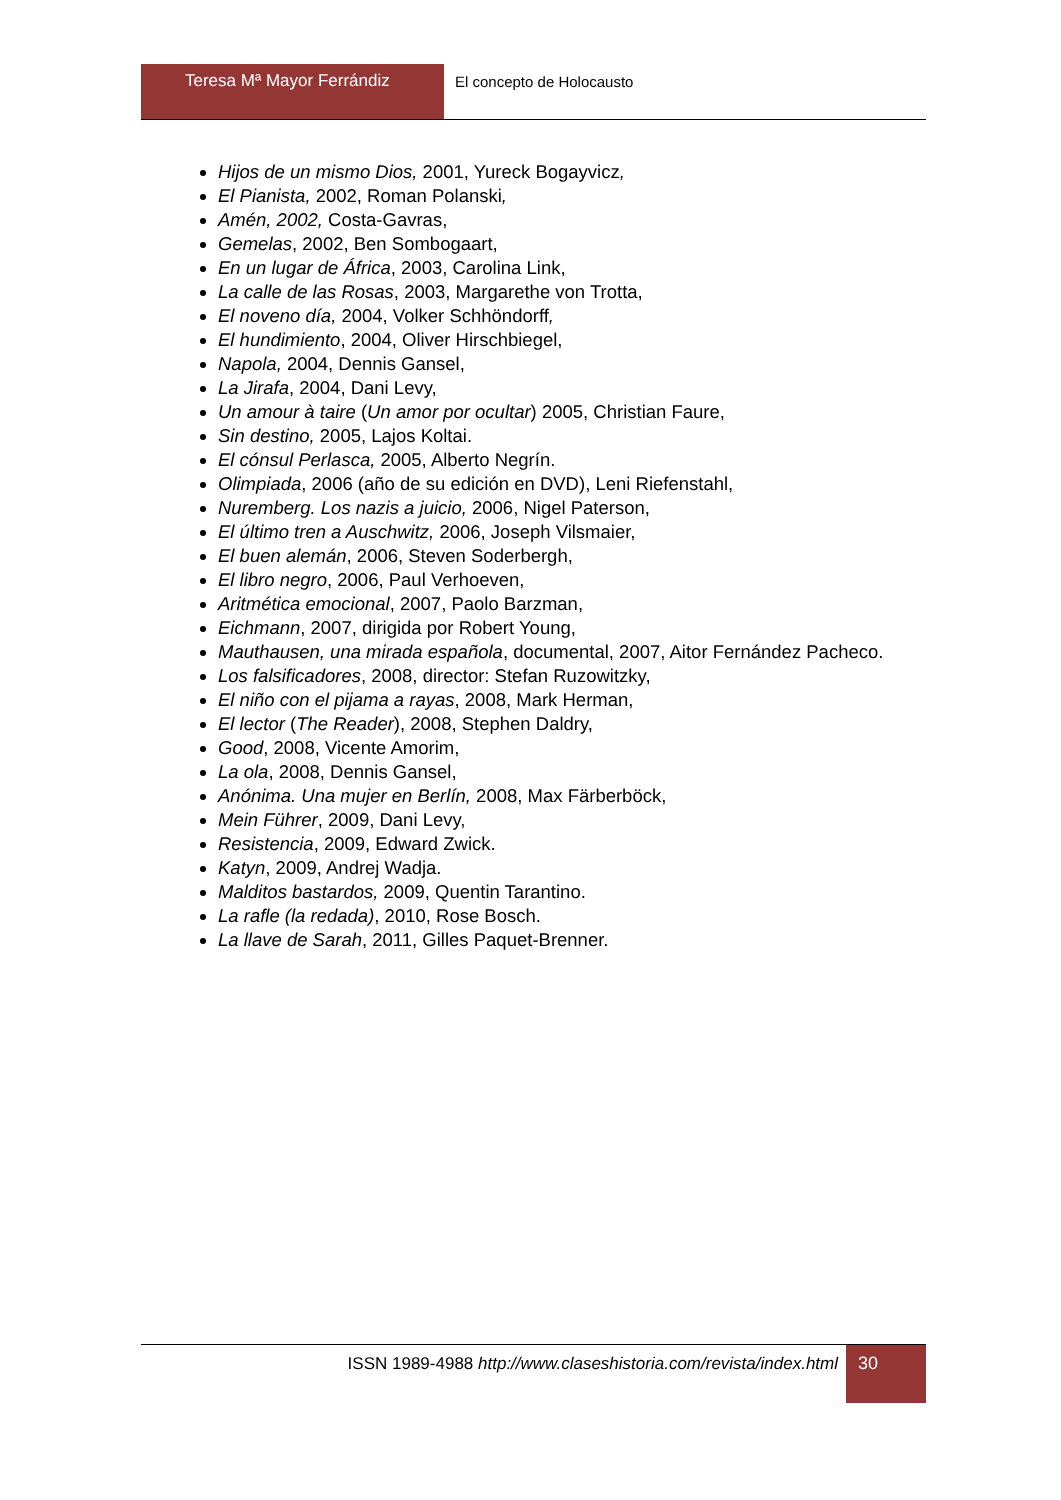Teresa Mª Mayor Ferrándiz El concepto de Holocausto
Hijos de un mismo Dios, 2001, Yureck Bogayvicz,
El Pianista, 2002, Roman Polanski,
Amén, 2002, Costa-Gavras,
Gemelas, 2002, Ben Sombogaart,
En un lugar de África, 2003, Carolina Link,
La calle de las Rosas, 2003, Margarethe von Trotta,
El noveno día, 2004, Volker Schhöndorff,
El hundimiento, 2004, Oliver Hirschbiegel,
Napola, 2004, Dennis Gansel,
La Jirafa, 2004, Dani Levy,
Un amour à taire (Un amor por ocultar) 2005, Christian Faure,
Sin destino, 2005, Lajos Koltai.
El cónsul Perlasca, 2005, Alberto Negrín.
Olimpiada, 2006 (año de su edición en DVD), Leni Riefenstahl,
Nuremberg. Los nazis a juicio, 2006, Nigel Paterson,
El último tren a Auschwitz, 2006, Joseph Vilsmaier,
El buen alemán, 2006, Steven Soderbergh,
El libro negro, 2006, Paul Verhoeven,
Aritmética emocional, 2007, Paolo Barzman,
Eichmann, 2007, dirigida por Robert Young,
Mauthausen, una mirada española, documental, 2007, Aitor Fernández Pacheco.
Los falsificadores, 2008, director: Stefan Ruzowitzky,
El niño con el pijama a rayas, 2008, Mark Herman,
El lector (The Reader), 2008, Stephen Daldry,
Good, 2008, Vicente Amorim,
La ola, 2008, Dennis Gansel,
Anónima. Una mujer en Berlín, 2008, Max Färberböck,
Mein Führer, 2009, Dani Levy,
Resistencia, 2009, Edward Zwick.
Katyn, 2009, Andrej Wadja.
Malditos bastardos, 2009, Quentin Tarantino.
La rafle (la redada), 2010, Rose Bosch.
La llave de Sarah, 2011, Gilles Paquet-Brenner.
ISSN 1989-4988 http://www.claseshistoria.com/revista/index.html
30